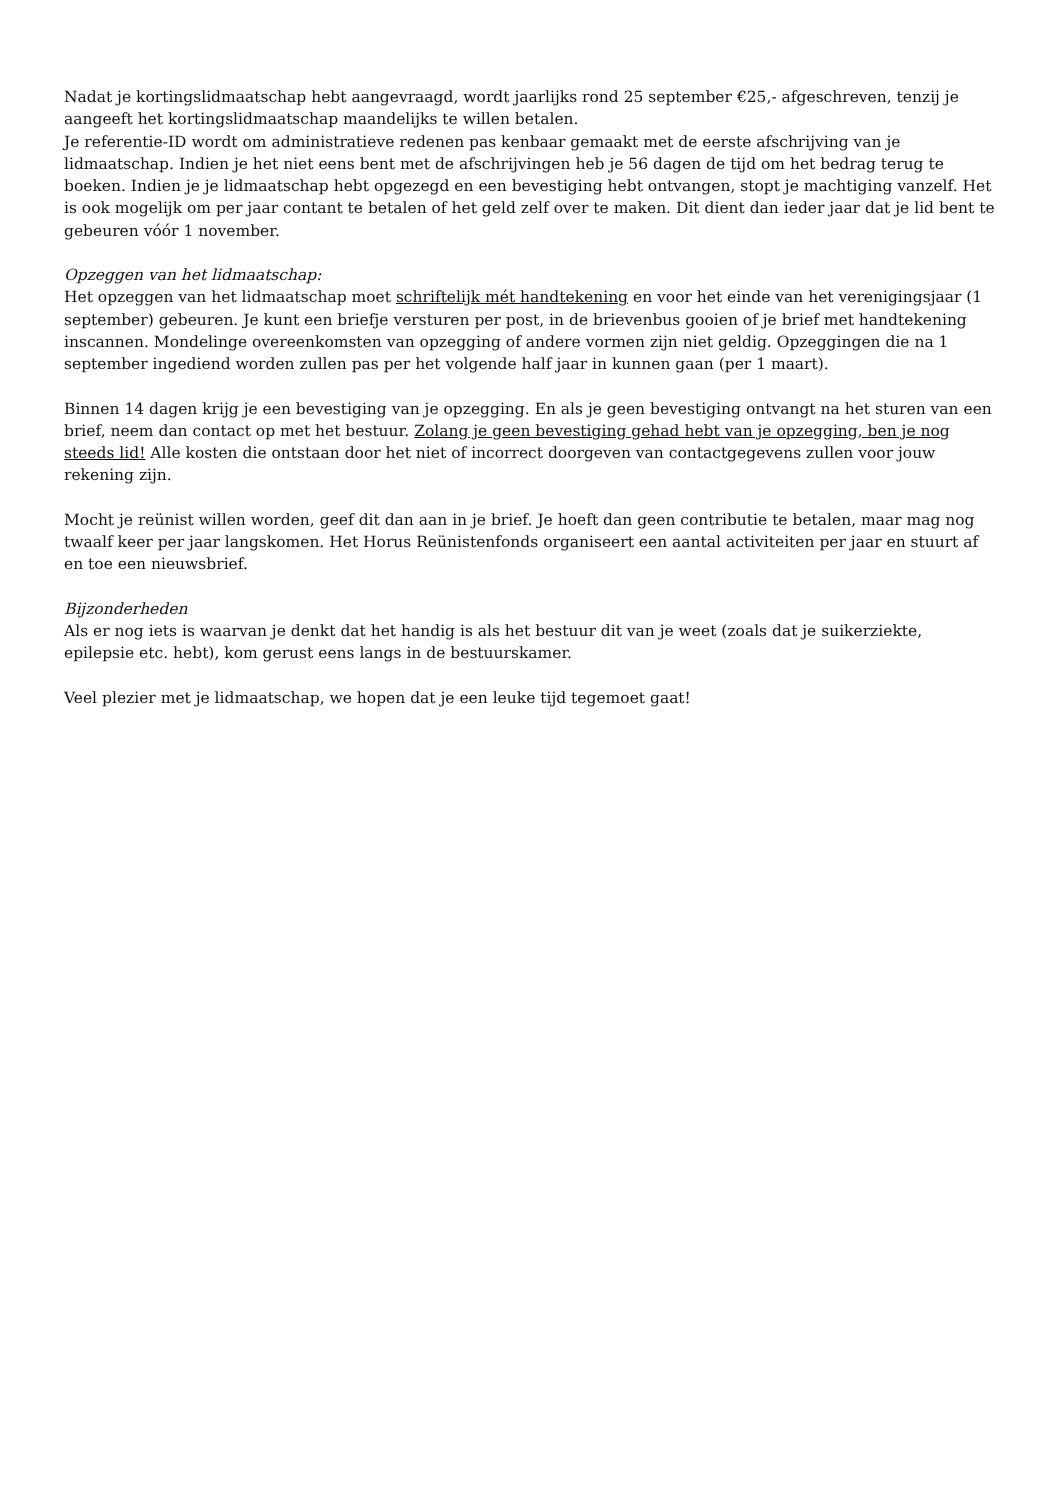Nadat je kortingslidmaatschap hebt aangevraagd, wordt jaarlijks rond 25 september €25,- afgeschreven, tenzij je aangeeft het kortingslidmaatschap maandelijks te willen betalen.
Je referentie-ID wordt om administratieve redenen pas kenbaar gemaakt met de eerste afschrijving van je lidmaatschap. Indien je het niet eens bent met de afschrijvingen heb je 56 dagen de tijd om het bedrag terug te boeken. Indien je je lidmaatschap hebt opgezegd en een bevestiging hebt ontvangen, stopt je machtiging vanzelf. Het is ook mogelijk om per jaar contant te betalen of het geld zelf over te maken. Dit dient dan ieder jaar dat je lid bent te gebeuren vóór 1 november.
Opzeggen van het lidmaatschap:
Het opzeggen van het lidmaatschap moet schriftelijk mét handtekening en voor het einde van het verenigingsjaar (1 september) gebeuren. Je kunt een briefje versturen per post, in de brievenbus gooien of je brief met handtekening inscannen. Mondelinge overeenkomsten van opzegging of andere vormen zijn niet geldig. Opzeggingen die na 1 september ingediend worden zullen pas per het volgende half jaar in kunnen gaan (per 1 maart).
Binnen 14 dagen krijg je een bevestiging van je opzegging. En als je geen bevestiging ontvangt na het sturen van een brief, neem dan contact op met het bestuur. Zolang je geen bevestiging gehad hebt van je opzegging, ben je nog steeds lid! Alle kosten die ontstaan door het niet of incorrect doorgeven van contactgegevens zullen voor jouw rekening zijn.
Mocht je reünist willen worden, geef dit dan aan in je brief. Je hoeft dan geen contributie te betalen, maar mag nog twaalf keer per jaar langskomen. Het Horus Reünistenfonds organiseert een aantal activiteiten per jaar en stuurt af en toe een nieuwsbrief.
Bijzonderheden
Als er nog iets is waarvan je denkt dat het handig is als het bestuur dit van je weet (zoals dat je suikerziekte, epilepsie etc. hebt), kom gerust eens langs in de bestuurskamer.
Veel plezier met je lidmaatschap, we hopen dat je een leuke tijd tegemoet gaat!